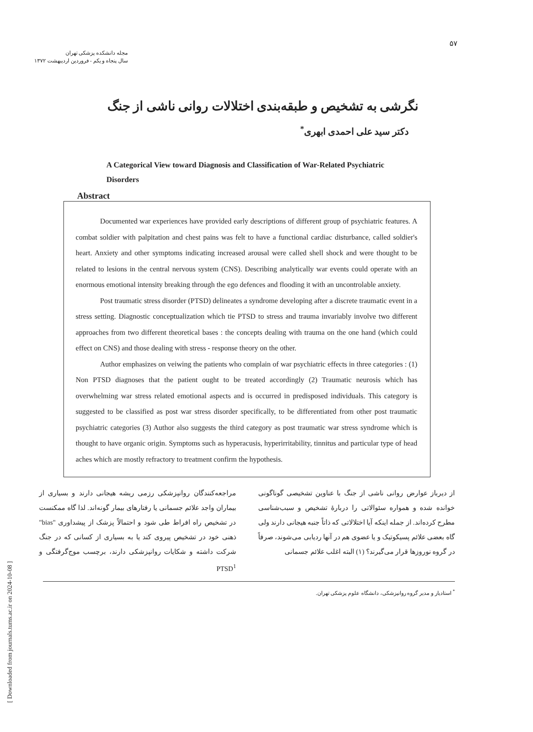[ Downloaded from journals.tums.ac.ir on 2024-10-08 ]
مجله دانشکده پزشکی تهران
سال پنجاه و یکم - فروردین اردیبهشت ۱۳۷۲
۵۷
نگرشی به تشخیص و طبقه‌بندی اختلالات روانی ناشی از جنگ
دکتر سید علی احمدی ابهری<sup>*</sup>
A Categorical View toward Diagnosis and Classification of War-Related Psychiatric Disorders
Abstract
Documented war experiences have provided early descriptions of different group of psychiatric features. A combat soldier with palpitation and chest pains was felt to have a functional cardiac disturbance, called soldier's heart. Anxiety and other symptoms indicating increased arousal were called shell shock and were thought to be related to lesions in the central nervous system (CNS). Describing analytically war events could operate with an enormous emotional intensity breaking through the ego defences and flooding it with an uncontrolable anxiety.
Post traumatic stress disorder (PTSD) delineates a syndrome developing after a discrete traumatic event in a stress setting. Diagnostic conceptualization which tie PTSD to stress and trauma invariably involve two different approaches from two different theoretical bases : the concepts dealing with trauma on the one hand (which could effect on CNS) and those dealing with stress - response theory on the other.
Author emphasizes on veiwing the patients who complain of war psychiatric effects in three categories : (1) Non PTSD diagnoses that the patient ought to be treated accordingly (2) Traumatic neurosis which has overwhelming war stress related emotional aspects and is occurred in predisposed individuals. This category is suggested to be classified as post war stress disorder specifically, to be differentiated from other post traumatic psychiatric categories (3) Author also suggests the third category as post traumatic war stress syndrome which is thought to have organic origin. Symptoms such as hyperacusis, hyperirritability, tinnitus and particular type of head aches which are mostly refractory to treatment confirm the hypothesis.
از دیرباز عوارض روانی ناشی از جنگ با عناوین تشخیصی گوناگونی خوانده شده و همواره سئوالاتی را دربارهٔ تشخیص و سبب‌شناسی مطرح کرده‌اند. از جمله اینکه آیا اختلالاتی که ذاتاً جنبه هیجانی دارند ولی گاه بعضی علائم پسیکوتیک و یا عضوی هم در آنها ردیابی می‌شوند، صرفاً در گروه نوروزها قرار می‌گیرند؟ (۱) البته اغلب علائم جسمانی
مراجعه‌کنندگان روانپزشکی رزمی ریشه هیجانی دارند و بسیاری از بیماران واجد علائم جسمانی یا رفتارهای بیمار گونه‌اند. لذا گاه ممکنست در تشخیص راه افراط طی شود و احتمالاً پزشک از پیشداوری "bias" ذهنی خود در تشخیص پیروی کند یا به بسیاری از کسانی که در جنگ شرکت داشته و شکایات روانپزشکی دارند، برچسب موج‌گرفتگی و PTSD<sup>1</sup>
<sup>*</sup> استادیار و مدیر گروه روانپزشکی، دانشگاه علوم پزشکی تهران.